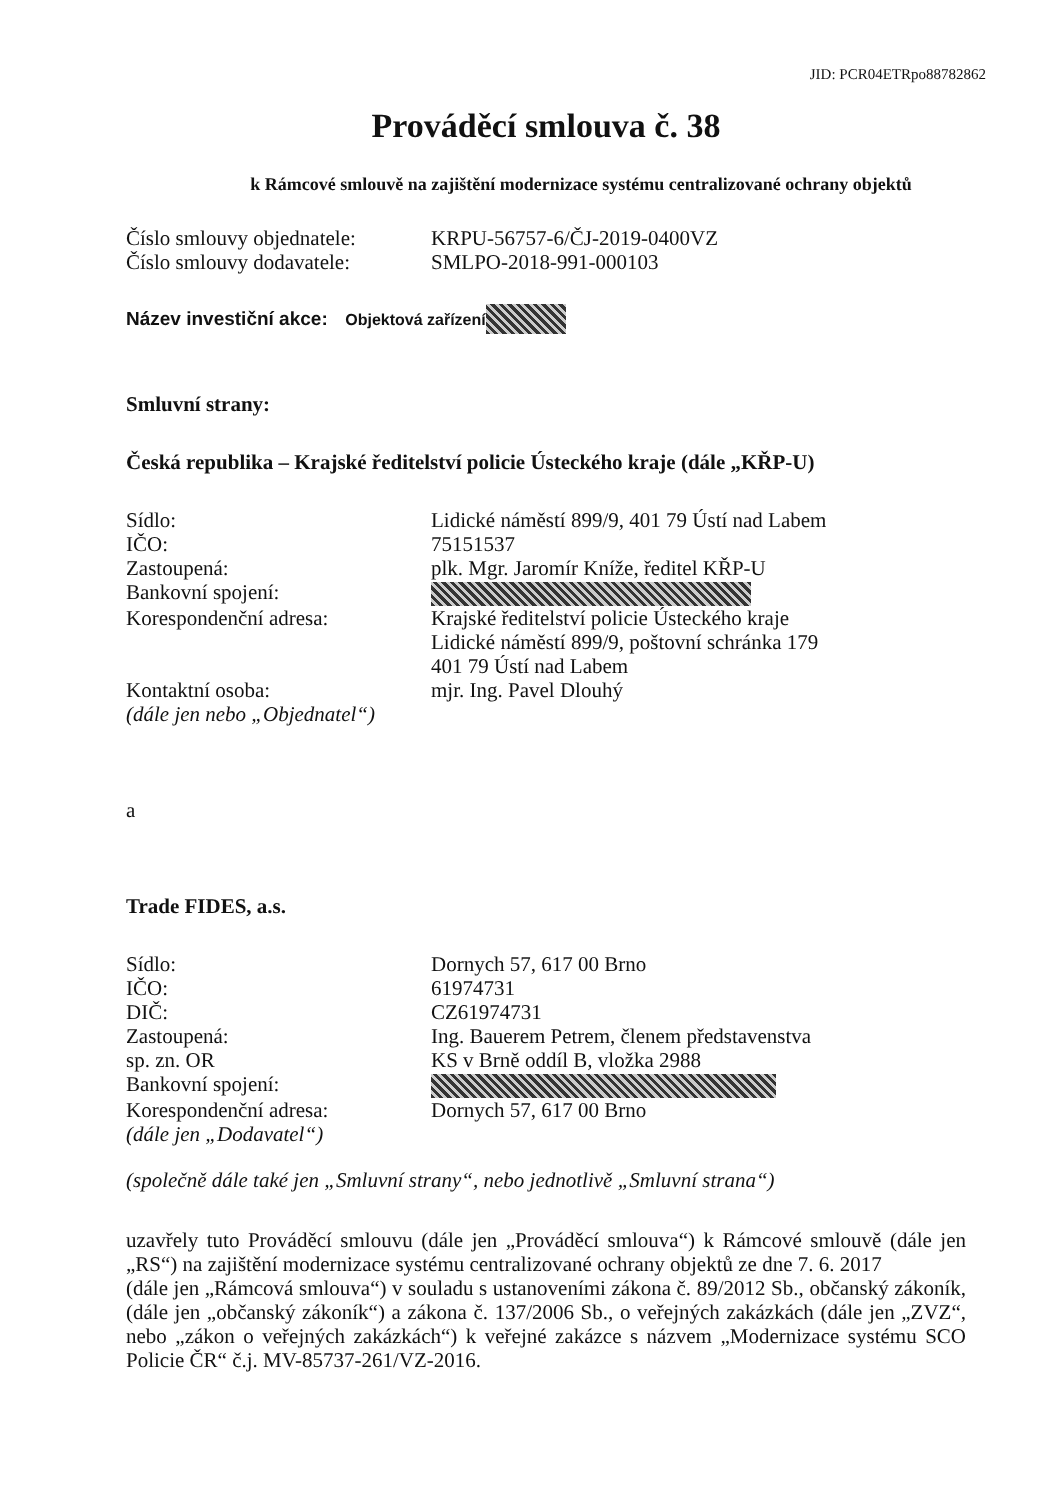JID: PCR04ETRpo88782862
Prováděcí smlouva č. 38
k Rámcové smlouvě na zajištění modernizace systému centralizované ochrany objektů
Číslo smlouvy objednatele:
KRPU-56757-6/ČJ-2019-0400VZ
Číslo smlouvy dodavatele:
SMLPO-2018-991-000103
Název investiční akce: Objektová zařízení
Smluvní strany:
Česká republika – Krajské ředitelství policie Ústeckého kraje (dále „KŘP-U)
Sídlo: Lidické náměstí 899/9, 401 79 Ústí nad Labem
IČO: 75151537
Zastoupená: plk. Mgr. Jaromír Kníže, ředitel KŘP-U
Bankovní spojení:
Korespondenční adresa: Krajské ředitelství policie Ústeckého kraje
Lidické náměstí 899/9, poštovní schránka 179
401 79 Ústí nad Labem
Kontaktní osoba: mjr. Ing. Pavel Dlouhý
(dále jen nebo „Objednatel“)
a
Trade FIDES, a.s.
Sídlo: Dornych 57, 617 00 Brno
IČO: 61974731
DIČ: CZ61974731
Zastoupená: Ing. Bauerem Petrem, členem představenstva
sp. zn. OR KS v Brně oddíl B, vložka 2988
Bankovní spojení:
Korespondenční adresa: Dornych 57, 617 00 Brno
(dále jen „Dodavatel“)
(společně dále také jen „Smluvní strany“, nebo jednotlivě „Smluvní strana“)
uzavřely tuto Prováděcí smlouvu (dále jen „Prováděcí smlouva“) k Rámcové smlouvě (dále jen „RS“) na zajištění modernizace systému centralizované ochrany objektů ze dne 7. 6. 2017
(dále jen „Rámcová smlouva“) v souladu s ustanoveními zákona č. 89/2012 Sb., občanský zákoník, (dále jen „občanský zákoník“) a zákona č. 137/2006 Sb., o veřejných zakázkách (dále jen „ZVZ“, nebo „zákon o veřejných zakázkách“) k veřejné zakázce s názvem „Modernizace systému SCO Policie ČR“ č.j. MV-85737-261/VZ-2016.